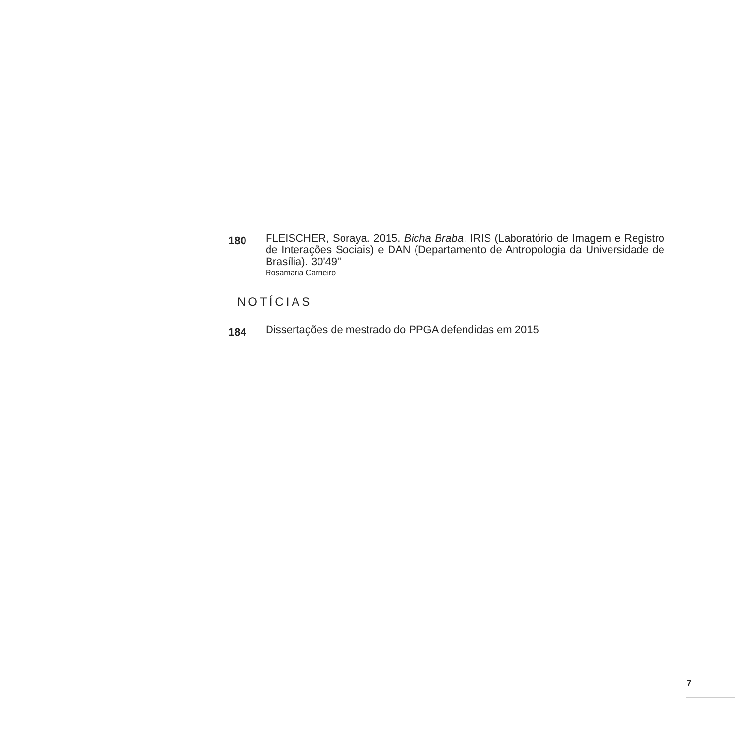180
FLEISCHER, Soraya. 2015. Bicha Braba. IRIS (Laboratório de Imagem e Registro de Interações Sociais) e DAN (Departamento de Antropologia da Universidade de Brasília). 30'49"
Rosamaria Carneiro
NOTÍCIAS
184
Dissertações de mestrado do PPGA defendidas em 2015
7